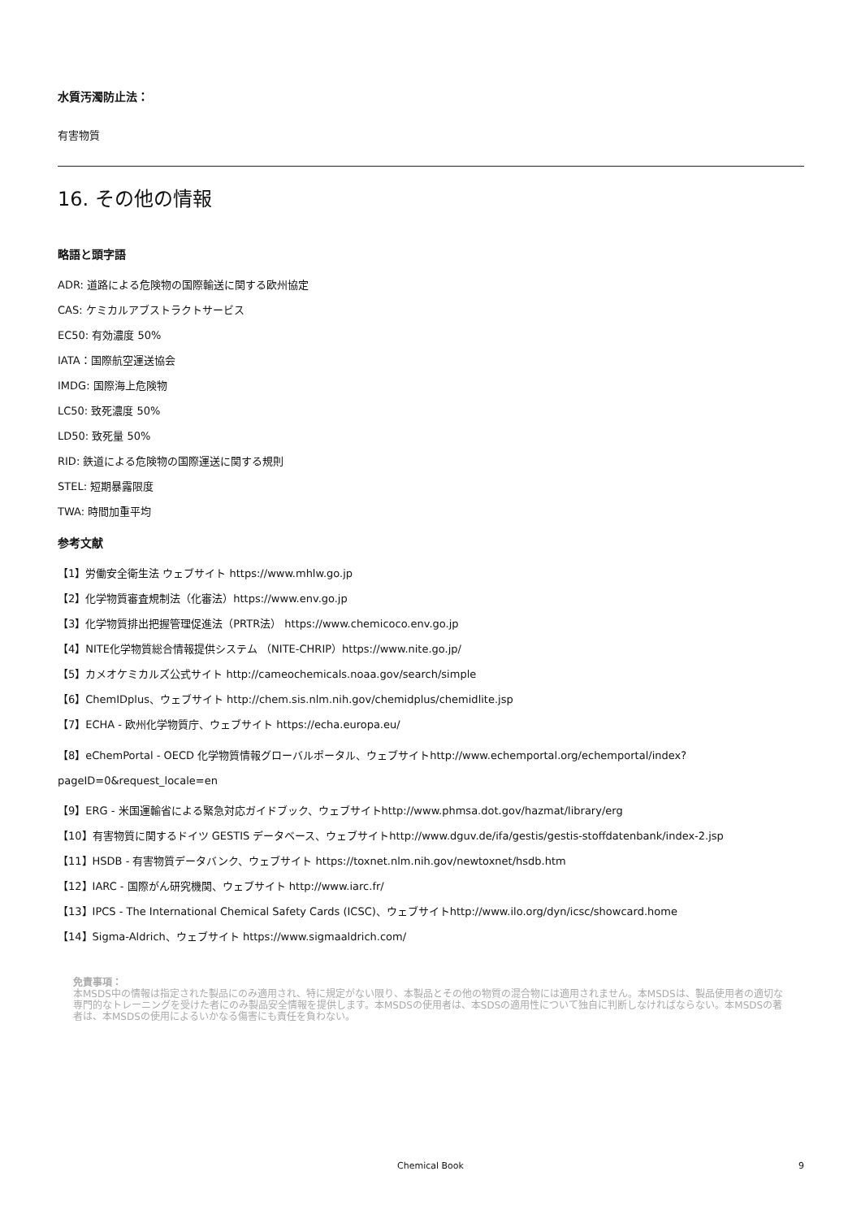水質汚濁防止法：
有害物質
16. その他の情報
略語と頭字語
ADR: 道路による危険物の国際輸送に関する欧州協定
CAS: ケミカルアブストラクトサービス
EC50: 有効濃度 50%
IATA：国際航空運送協会
IMDG: 国際海上危険物
LC50: 致死濃度 50%
LD50: 致死量 50%
RID: 鉄道による危険物の国際運送に関する規則
STEL: 短期暴露限度
TWA: 時間加重平均
参考文献
【1】労働安全衛生法 ウェブサイト https://www.mhlw.go.jp
【2】化学物質審査規制法（化審法）https://www.env.go.jp
【3】化学物質排出把握管理促進法（PRTR法） https://www.chemicoco.env.go.jp
【4】NITE化学物質総合情報提供システム （NITE-CHRIP）https://www.nite.go.jp/
【5】カメオケミカルズ公式サイト http://cameochemicals.noaa.gov/search/simple
【6】ChemIDplus、ウェブサイト http://chem.sis.nlm.nih.gov/chemidplus/chemidlite.jsp
【7】ECHA - 欧州化学物質庁、ウェブサイト https://echa.europa.eu/
【8】eChemPortal - OECD 化学物質情報グローバルポータル、ウェブサイトhttp://www.echemportal.org/echemportal/index?
pageID=0&request_locale=en
【9】ERG - 米国運輸省による緊急対応ガイドブック、ウェブサイトhttp://www.phmsa.dot.gov/hazmat/library/erg
【10】有害物質に関するドイツ GESTIS データベース、ウェブサイトhttp://www.dguv.de/ifa/gestis/gestis-stoffdatenbank/index-2.jsp
【11】HSDB - 有害物質データバンク、ウェブサイト https://toxnet.nlm.nih.gov/newtoxnet/hsdb.htm
【12】IARC - 国際がん研究機関、ウェブサイト http://www.iarc.fr/
【13】IPCS - The International Chemical Safety Cards (ICSC)、ウェブサイトhttp://www.ilo.org/dyn/icsc/showcard.home
【14】Sigma-Aldrich、ウェブサイト https://www.sigmaaldrich.com/
免責事項：
本MSDS中の情報は指定された製品にのみ適用され、特に規定がない限り、本製品とその他の物質の混合物には適用されません。本MSDSは、製品使用者の適切な専門的なトレーニングを受けた者にのみ製品安全情報を提供します。本MSDSの使用者は、本SDSの適用性について独自に判断しなければならない。本MSDSの著者は、本MSDSの使用によるいかなる傷害にも責任を負わない。
Chemical Book 9